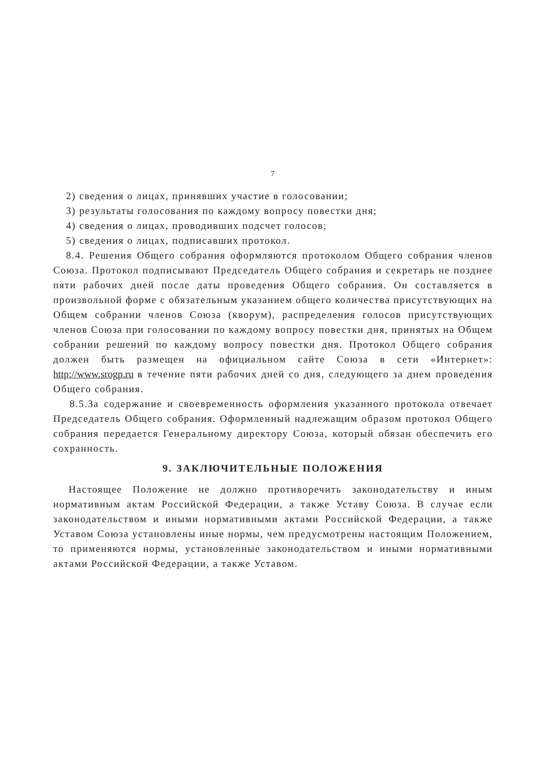7
2) сведения о лицах, принявших участие в голосовании;
3) результаты голосования по каждому вопросу повестки дня;
4) сведения о лицах, проводивших подсчет голосов;
5) сведения о лицах, подписавших протокол.
8.4. Решения Общего собрания оформляются протоколом Общего собрания членов Союза. Протокол подписывают Председатель Общего собрания и секретарь не позднее пяти рабочих дней после даты проведения Общего собрания. Он составляется в произвольной форме с обязательным указанием общего количества присутствующих на Общем собрании членов Союза (кворум), распределения голосов присутствующих членов Союза при голосовании по каждому вопросу повестки дня, принятых на Общем собрании решений по каждому вопросу повестки дня. Протокол Общего собрания должен быть размещен на официальном сайте Союза в сети «Интернет»: http://www.srogp.ru в течение пяти рабочих дней со дня, следующего за днем проведения Общего собрания.
8.5.За содержание и своевременность оформления указанного протокола отвечает Председатель Общего собрания. Оформленный надлежащим образом протокол Общего собрания передается Генеральному директору Союза, который обязан обеспечить его сохранность.
9. ЗАКЛЮЧИТЕЛЬНЫЕ ПОЛОЖЕНИЯ
Настоящее Положение не должно противоречить законодательству и иным нормативным актам Российской Федерации, а также Уставу Союза. В случае если законодательством и иными нормативными актами Российской Федерации, а также Уставом Союза установлены иные нормы, чем предусмотрены настоящим Положением, то применяются нормы, установленные законодательством и иными нормативными актами Российской Федерации, а также Уставом.